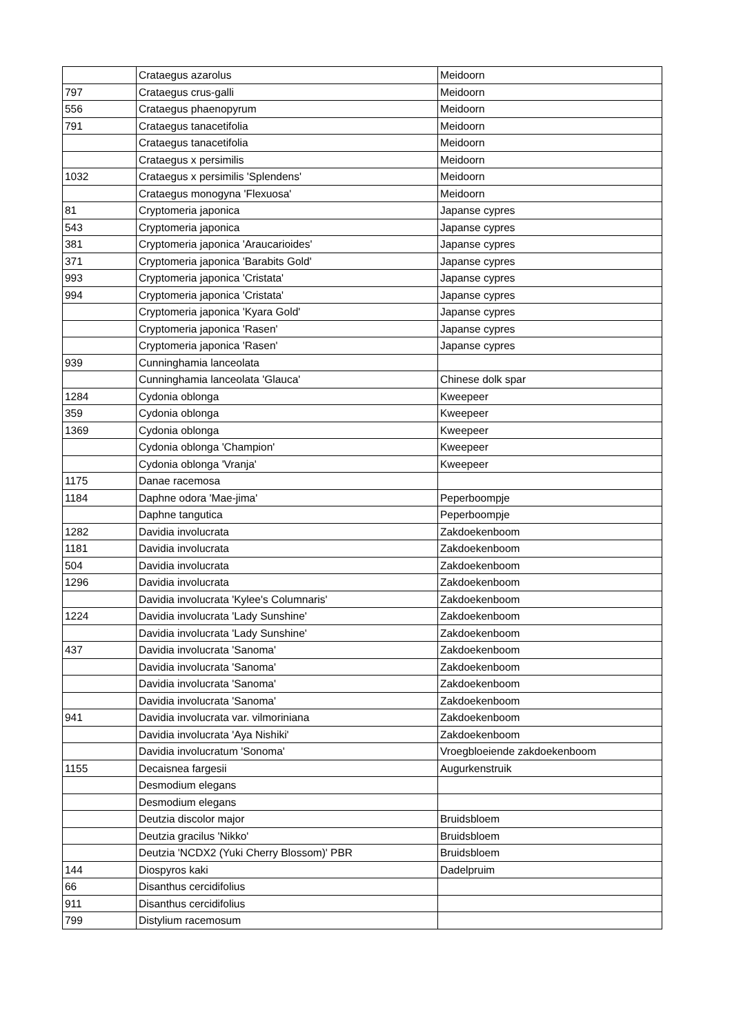| | Crataegus azarolus | Meidoorn |
| 797 | Crataegus crus-galli | Meidoorn |
| 556 | Crataegus phaenopyrum | Meidoorn |
| 791 | Crataegus tanacetifolia | Meidoorn |
| | Crataegus tanacetifolia | Meidoorn |
| | Crataegus x persimilis | Meidoorn |
| 1032 | Crataegus x persimilis 'Splendens' | Meidoorn |
| | Crataegus monogyna 'Flexuosa' | Meidoorn |
| 81 | Cryptomeria japonica | Japanse cypres |
| 543 | Cryptomeria japonica | Japanse cypres |
| 381 | Cryptomeria japonica 'Araucarioides' | Japanse cypres |
| 371 | Cryptomeria japonica 'Barabits Gold' | Japanse cypres |
| 993 | Cryptomeria japonica 'Cristata' | Japanse cypres |
| 994 | Cryptomeria japonica 'Cristata' | Japanse cypres |
| | Cryptomeria japonica 'Kyara Gold' | Japanse cypres |
| | Cryptomeria japonica 'Rasen' | Japanse cypres |
| | Cryptomeria japonica 'Rasen' | Japanse cypres |
| 939 | Cunninghamia lanceolata | |
| | Cunninghamia lanceolata 'Glauca' | Chinese dolk spar |
| 1284 | Cydonia oblonga | Kweepeer |
| 359 | Cydonia oblonga | Kweepeer |
| 1369 | Cydonia oblonga | Kweepeer |
| | Cydonia oblonga 'Champion' | Kweepeer |
| | Cydonia oblonga 'Vranja' | Kweepeer |
| 1175 | Danae racemosa | |
| 1184 | Daphne odora 'Mae-jima' | Peperboompje |
| | Daphne tangutica | Peperboompje |
| 1282 | Davidia involucrata | Zakdoekenboom |
| 1181 | Davidia involucrata | Zakdoekenboom |
| 504 | Davidia involucrata | Zakdoekenboom |
| 1296 | Davidia involucrata | Zakdoekenboom |
| | Davidia involucrata 'Kylee's Columnaris' | Zakdoekenboom |
| 1224 | Davidia involucrata 'Lady Sunshine' | Zakdoekenboom |
| | Davidia involucrata 'Lady Sunshine' | Zakdoekenboom |
| 437 | Davidia involucrata 'Sanoma' | Zakdoekenboom |
| | Davidia involucrata 'Sanoma' | Zakdoekenboom |
| | Davidia involucrata 'Sanoma' | Zakdoekenboom |
| | Davidia involucrata 'Sanoma' | Zakdoekenboom |
| 941 | Davidia involucrata var. vilmoriniana | Zakdoekenboom |
| | Davidia involucrata 'Aya Nishiki' | Zakdoekenboom |
| | Davidia involucratum 'Sonoma' | Vroegbloeiende zakdoekenboom |
| 1155 | Decaisnea fargesii | Augurkenstruik |
| | Desmodium elegans | |
| | Desmodium elegans | |
| | Deutzia discolor major | Bruidsbloem |
| | Deutzia gracilus 'Nikko' | Bruidsbloem |
| | Deutzia 'NCDX2 (Yuki Cherry Blossom)' PBR | Bruidsbloem |
| 144 | Diospyros kaki | Dadelpruim |
| 66 | Disanthus cercidifolius | |
| 911 | Disanthus cercidifolius | |
| 799 | Distylium racemosum | |